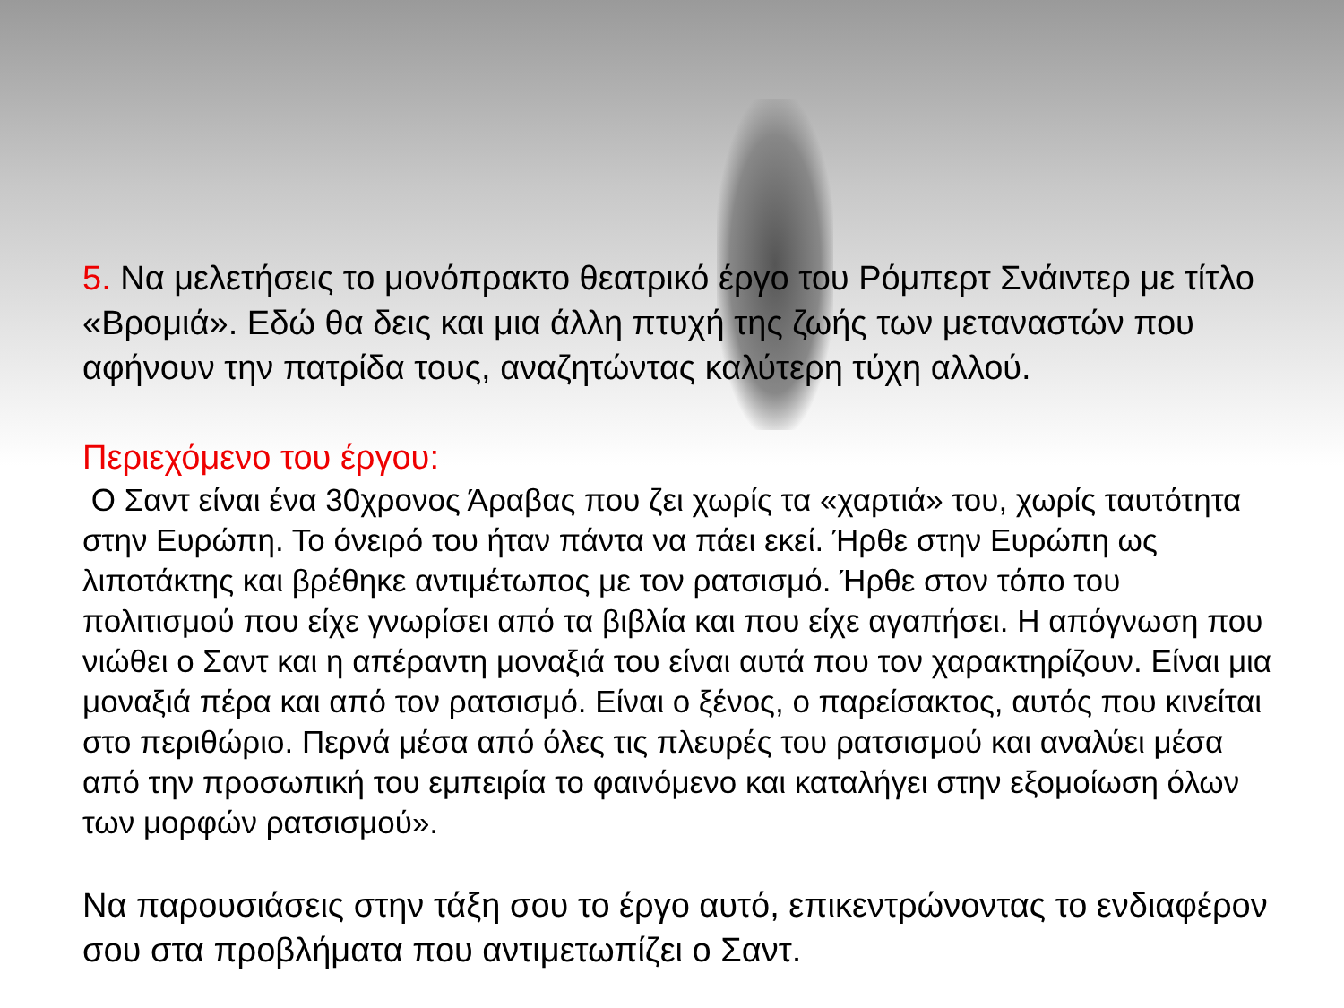5. Να μελετήσεις το μονόπρακτο θεατρικό έργο του Ρόμπερτ Σνάιντερ με τίτλο «Βρομιά». Εδώ θα δεις και μια άλλη πτυχή της ζωής των μεταναστών που αφήνουν την πατρίδα τους, αναζητώντας καλύτερη τύχη αλλού.
Περιεχόμενο του έργου:
Ο Σαντ είναι ένα 30χρονος Άραβας που ζει χωρίς τα «χαρτιά» του, χωρίς ταυτότητα στην Ευρώπη. Το όνειρό του ήταν πάντα να πάει εκεί. Ήρθε στην Ευρώπη ως λιποτάκτης και βρέθηκε αντιμέτωπος με τον ρατσισμό. Ήρθε στον τόπο του πολιτισμού που είχε γνωρίσει από τα βιβλία και που είχε αγαπήσει. Η απόγνωση που νιώθει ο Σαντ και η απέραντη μοναξιά του είναι αυτά που τον χαρακτηρίζουν. Είναι μια μοναξιά πέρα και από τον ρατσισμό. Είναι ο ξένος, ο παρείσακτος, αυτός που κινείται στο περιθώριο. Περνά μέσα από όλες τις πλευρές του ρατσισμού και αναλύει μέσα από την προσωπική του εμπειρία το φαινόμενο και καταλήγει στην εξομοίωση όλων των μορφών ρατσισμού».
Να παρουσιάσεις στην τάξη σου το έργο αυτό, επικεντρώνοντας το ενδιαφέρον σου στα προβλήματα που αντιμετωπίζει ο Σαντ.